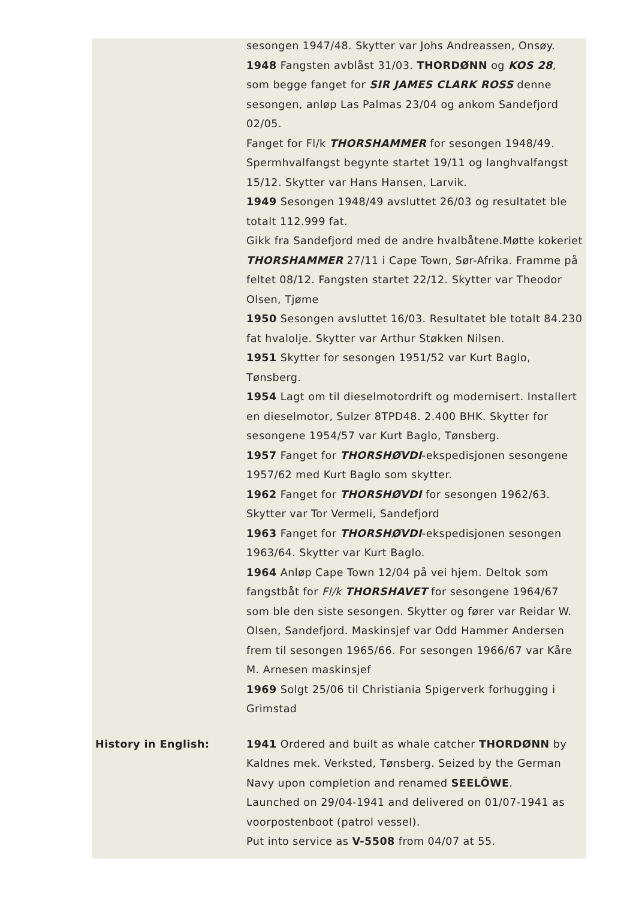| | sesongen 1947/48. Skytter var Johs Andreassen, Onsøy. 1948 Fangsten avblåst 31/03. THORDØNN og KOS 28 , som begge fanget for SIR JAMES CLARK ROSS denne sesongen, anløp Las Palmas 23/04 og ankom Sandefjord 02/05. Fanget for Fl/k THORSHAMMER for sesongen 1948/49. Spermhvalfangst begynte startet 19/11 og langhvalfangst 15/12. Skytter var Hans Hansen, Larvik. 1949 Sesongen 1948/49 avsluttet 26/03 og resultatet ble totalt 112.999 fat. Gikk fra Sandefjord med de andre hvalbåtene.Møtte kokeriet THORSHAMMER 27/11 i Cape Town, Sør-Afrika. Framme på feltet 08/12. Fangsten startet 22/12. Skytter var Theodor Olsen, Tjøme 1950 Sesongen avsluttet 16/03. Resultatet ble totalt 84.230 fat hvalolje. Skytter var Arthur Støkken Nilsen. 1951 Skytter for sesongen 1951/52 var Kurt Baglo, Tønsberg. 1954 Lagt om til dieselmotordrift og modernisert. Installert en dieselmotor, Sulzer 8TPD48. 2.400 BHK. Skytter for sesongene 1954/57 var Kurt Baglo, Tønsberg. 1957 Fanget for THORSHØVDI -ekspedisjonen sesongene 1957/62 med Kurt Baglo som skytter. 1962 Fanget for THORSHØVDI for sesongen 1962/63. Skytter var Tor Vermeli, Sandefjord 1963 Fanget for THORSHØVDI -ekspedisjonen sesongen 1963/64. Skytter var Kurt Baglo. 1964 Anløp Cape Town 12/04 på vei hjem. Deltok som fangstbåt for Fl/k THORSHAVET for sesongene 1964/67 som ble den siste sesongen. Skytter og fører var Reidar W. Olsen, Sandefjord. Maskinsjef var Odd Hammer Andersen frem til sesongen 1965/66. For sesongen 1966/67 var Kåre M. Arnesen maskinsjef 1969 Solgt 25/06 til Christiania Spigerverk forhugging i Grimstad |
| History in English: | 1941 Ordered and built as whale catcher THORDØNN by Kaldnes mek. Verksted, Tønsberg. Seized by the German Navy upon completion and renamed SEELÖWE . Launched on 29/04-1941 and delivered on 01/07-1941 as voorpostenboot (patrol vessel). Put into service as V-5508 from 04/07 at 55. |